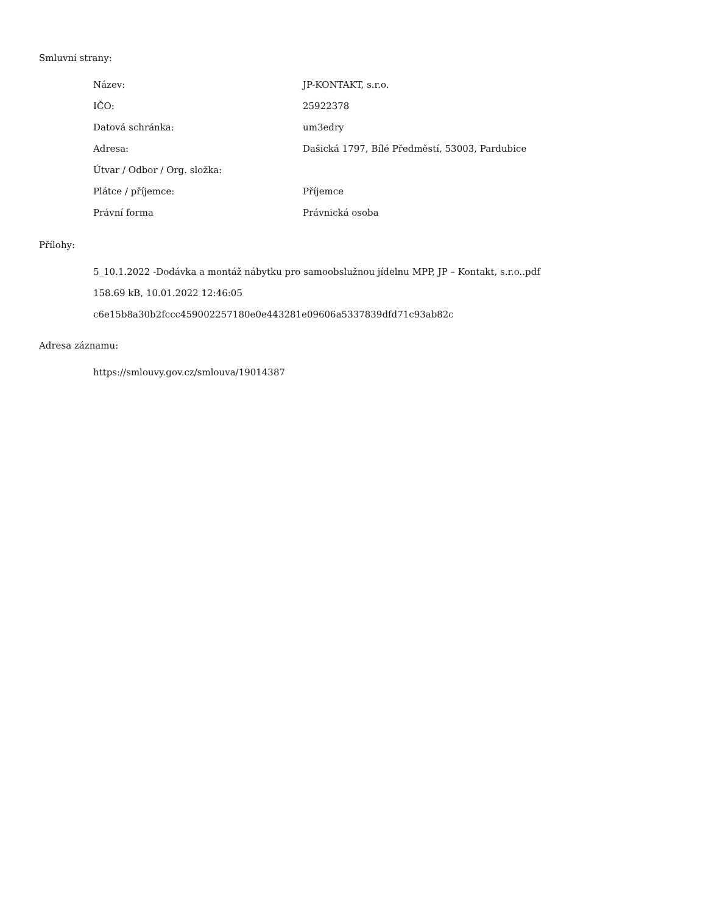Smluvní strany:
| Název: | JP-KONTAKT, s.r.o. |
| IČO: | 25922378 |
| Datová schránka: | um3edry |
| Adresa: | Dašická 1797, Bílé Předměstí, 53003, Pardubice |
| Útvar / Odbor / Org. složka: | |
| Plátce / příjemce: | Příjemce |
| Právní forma | Právnická osoba |
Přílohy:
5_10.1.2022 -Dodávka a montáž nábytku pro samoobslužnou jídelnu MPP, JP – Kontakt, s.r.o..pdf
158.69 kB, 10.01.2022 12:46:05
c6e15b8a30b2fccc459002257180e0e443281e09606a5337839dfd71c93ab82c
Adresa záznamu:
https://smlouvy.gov.cz/smlouva/19014387